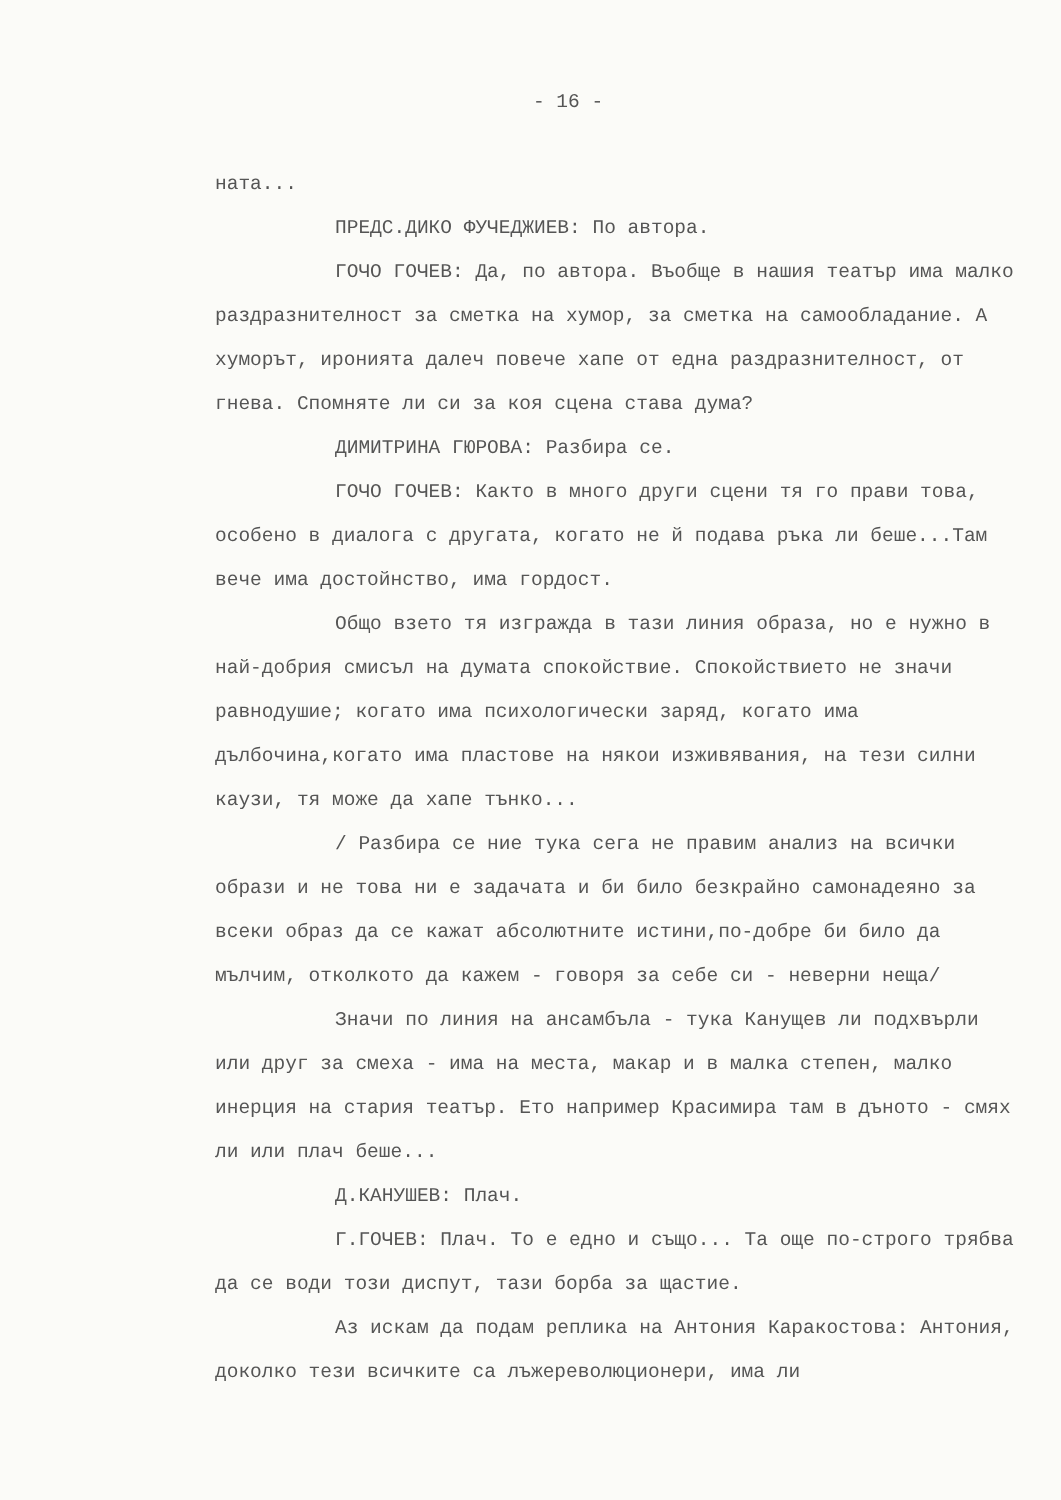- 16 -
ната...
ПРЕДС.ДИКО ФУЧЕДЖИЕВ: По автора.
ГОЧО ГОЧЕВ: Да, по автора. Въобще в нашия театър има малко раздразнителност за сметка на хумор, за сметка на самообладание. А хуморът, иронията далеч повече хапе от една раздразнителност, от гнева. Спомняте ли си за коя сцена става дума?
ДИМИТРИНА ГЮРОВА: Разбира се.
ГОЧО ГОЧЕВ: Както в много други сцени тя го прави това, особено в диалога с другата, когато не й подава ръка ли беше...Там вече има достойнство, има гордост.
Общо взето тя изгражда в тази линия образа, но е нужно в най-добрия смисъл на думата спокойствие. Спокойствието не значи равнодушие; когато има психологически заряд, когато има дълбочина,когато има пластове на някои изживявания, на тези силни каузи, тя може да хапе тънко...
/ Разбира се ние тука сега не правим анализ на всички образи и не това ни е задачата и би било безкрайно самонадеяно за всеки образ да се кажат абсолютните истини,по-добре би било да мълчим, отколкото да кажем - говоря за себе си - неверни неща/
Значи по линия на ансамбъла - тука Канущев ли подхвърли или друг за смеха - има на места, макар и в малка степен, малко инерция на стария театър. Ето например Красимира там в дъното - смях ли или плач беше...
Д.КАНУШЕВ: Плач.
Г.ГОЧЕВ: Плач. То е едно и също... Та още по-строго трябва да се води този диспут, тази борба за щастие.
Аз искам да подам реплика на Антония Каракостова: Антония, доколко тези всичките са лъжереволюционери, има ли